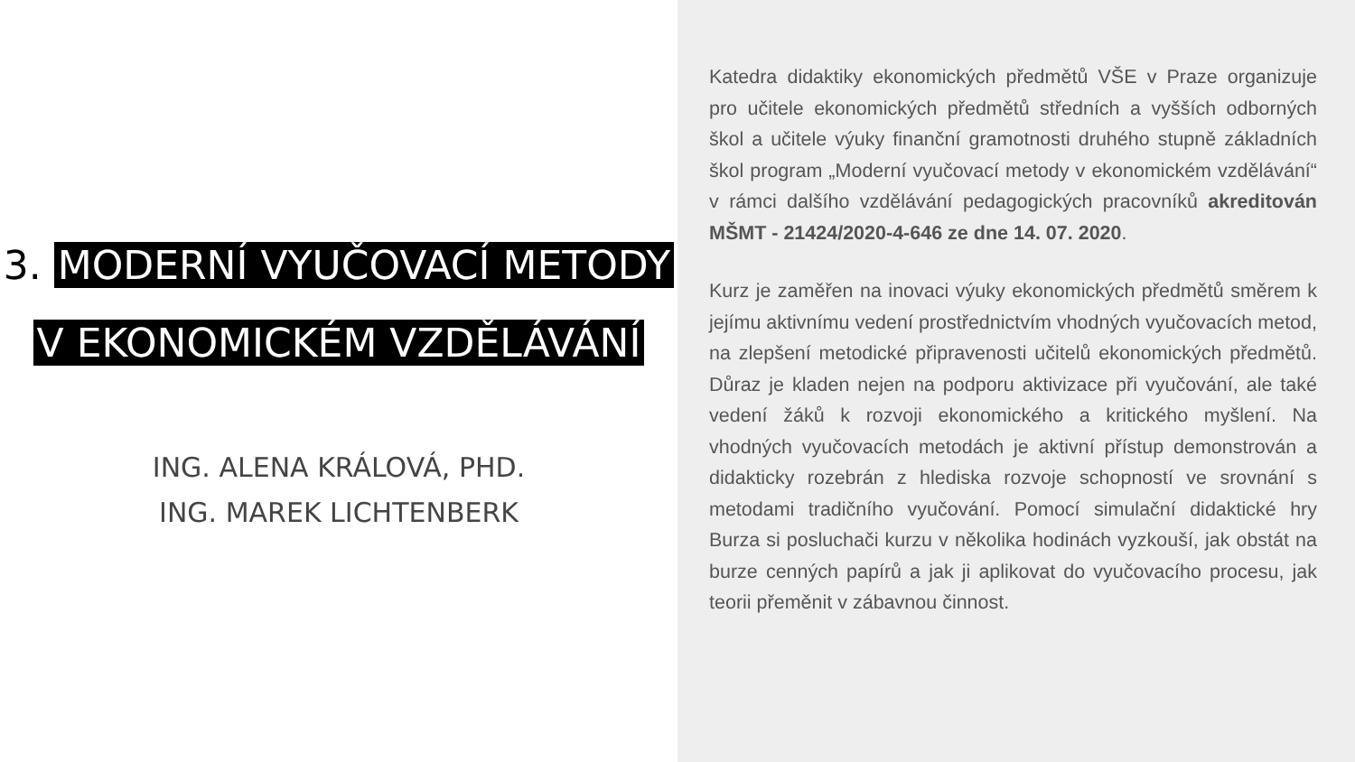3. MODERNÍ VYUČOVACÍ METODY
V EKONOMICKÉM VZDĚLÁVÁNÍ
ING. ALENA KRÁLOVÁ, PHD.
ING. MAREK LICHTENBERK
Katedra didaktiky ekonomických předmětů VŠE v Praze organizuje pro učitele ekonomických předmětů středních a vyšších odborných škol a učitele výuky finanční gramotnosti druhého stupně základních škol program „Moderní vyučovací metody v ekonomickém vzdělávání“ v rámci dalšího vzdělávání pedagogických pracovníků akreditován MŠMT - 21424/2020-4-646 ze dne 14. 07. 2020.
Kurz je zaměřen na inovaci výuky ekonomických předmětů směrem k jejímu aktivnímu vedení prostřednictvím vhodných vyučovacích metod, na zlepšení metodické připravenosti učitelů ekonomických předmětů. Důraz je kladen nejen na podporu aktivizace při vyučování, ale také vedení žáků k rozvoji ekonomického a kritického myšlení. Na vhodných vyučovacích metodách je aktivní přístup demonstrován a didakticky rozebrán z hlediska rozvoje schopností ve srovnání s metodami tradičního vyučování. Pomocí simulační didaktické hry Burza si posluchači kurzu v několika hodinách vyzkouší, jak obstát na burze cenných papírů a jak ji aplikovat do vyučovacího procesu, jak teorii přeměnit v zábavnou činnost.